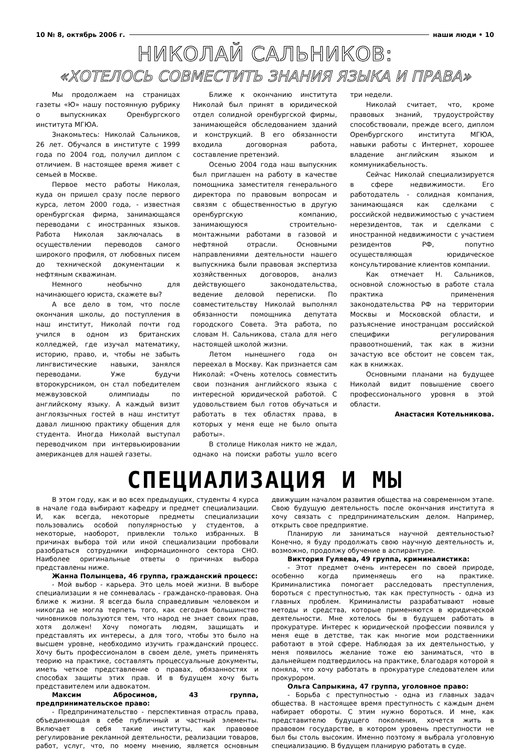10 № 8, октябрь 2006 г. наши люди • 10
НИКОЛАЙ САЛЬНИКОВ:
«ХОТЕЛОСЬ СОВМЕСТИТЬ ЗНАНИЯ ЯЗЫКА И ПРАВА»
Мы продолжаем на страницах газеты «Ю» нашу постоянную рубрику о выпускниках Оренбургского института МГЮА.
Знакомьтесь: Николай Сальников, 26 лет. Обучался в институте с 1999 года по 2004 год, получил диплом с отличием. В настоящее время живет с семьей в Москве.
Первое место работы Николая, куда он пришел сразу после первого курса, летом 2000 года, - известная оренбургская фирма, занимающаяся переводами с иностранных языков. Работа Николая заключалась в осуществлении переводов самого широкого профиля, от любовных писем до технической документации к нефтяным скважинам.
Немного необычно для начинающего юриста, скажете вы?
А все дело в том, что после окончания школы, до поступления в наш институт, Николай почти год учился в одном из британских колледжей, где изучал математику, историю, право, и, чтобы не забыть лингвистические навыки, занялся переводами. Уже будучи второкурсником, он стал победителем межвузовской олимпиады по английскому языку. А каждый визит англоязычных гостей в наш институт давал лишнюю практику общения для студента. Иногда Николай выступал переводчиком при интервьюировании американцев для нашей газеты.
Ближе к окончанию института Николай был принят в юридической отдел солидной оренбургской фирмы, занимающейся обследованием зданий и конструкций. В его обязанности входила договорная работа, составление претензий.
Осенью 2004 года наш выпускник был приглашен на работу в качестве помощника заместителя генерального директора по правовым вопросам и связям с общественностью в другую оренбургскую компанию, занимающуюся строительно-монтажными работами в газовой и нефтяной отрасли. Основными направлениями деятельности нашего выпускника были правовая экспертиза хозяйственных договоров, анализ действующего законодательства, ведение деловой переписки. По совместительству Николай выполнял обязанности помощника депутата городского Совета. Эта работа, по словам Н. Сальникова, стала для него настоящей школой жизни.
Летом нынешнего года он переехал в Москву. Как признается сам Николай: «Очень хотелось совместить свои познания английского языка с интересной юридической работой. С удовольствием был готов обучаться и работать в тех областях права, в которых у меня еще не было опыта работы».
В столице Николая никто не ждал, однако на поиски работы ушло всего три недели.
Николай считает, что, кроме правовых знаний, трудоустройству способствовали, прежде всего, диплом Оренбургского института МГЮА, навыки работы с Интернет, хорошее владение английским языком и коммуникабельность.
Сейчас Николай специализируется в сфере недвижимости. Его работодатель - солидная компания, занимающаяся как сделками с российской недвижимостью с участием нерезидентов, так и сделками с иностранной недвижимости с участием резидентов РФ, попутно осуществляющая юридическое консультирование клиентов компании.
Как отмечает Н. Сальников, основной сложностью в работе стала практика применения законодательства РФ на территории Москвы и Московской области, и разъяснение иностранцам российской специфики регулирования правоотношений, так как в жизни зачастую все обстоит не совсем так, как в книжках.
Основными планами на будущее Николай видит повышение своего профессионального уровня в этой области.
Анастасия Котельникова.
СПЕЦИАЛИЗАЦИЯ И МЫ
В этом году, как и во всех предыдущих, студенты 4 курса в начале года выбирают кафедру и предмет специализации. И, как всегда, некоторые предметы специализации пользовались особой популярностью у студентов, а некоторые, наоборот, привлекли только избранных. В причинах выбора той или иной специализации пробовали разобраться сотрудники информационного сектора СНО. Наиболее оригинальные ответы о причинах выбора представлены ниже.
Жанна Полынцева, 46 группа, гражданский процесс:
- Мой выбор - карьера. Это цель моей жизни. В выборе специализации я не сомневалась - гражданско-правовая. Она ближе к жизни. Я всегда была справедливым человеком и никогда не могла терпеть того, как сегодня большинство чиновников пользуются тем, что народ не знает своих прав, хотя должен! Хочу помогать людям, защищать и представлять их интересы, а для того, чтобы это было на высшем уровне, необходимо изучить гражданский процесс. Хочу быть профессионалом в своем деле, уметь применять теорию на практике, составлять процессуальные документы, иметь четкое представление о правах, обязанностях и способах защиты этих прав. И в будущем хочу быть представителем или адвокатом.
Максим Абросимов, 43 группа, предпринимательское право:
- Предпринимательство - перспективная отрасль права, объединяющая в себе публичный и частный элементы. Включает в себя такие институты, как правовое регулирование рекламной деятельности, реализации товаров, работ, услуг, что, по моему мнению, является основным движущим началом развития общества на современном этапе. Свою будущую деятельность после окончания института я хочу связать с предпринимательским делом. Например, открыть свое предприятие.
Планирую ли заниматься научной деятельностью? Конечно, я буду продолжать свою научную деятельность и, возможно, продолжу обучение в аспирантуре.
Виктория Гуляева, 49 группа, криминалистика:
- Этот предмет очень интересен по своей природе, особенно когда применяешь его на практике. Криминалистика помогает расследовать преступления, бороться с преступностью, так как преступность - одна из главных проблем. Криминалисты разрабатывают новые методы и средства, которые применяются в юридической деятельности. Мне хотелось бы в будущем работать в прокуратуре. Интерес к юридической профессии появился у меня еще в детстве, так как многие мои родственники работают в этой сфере. Наблюдая за их деятельностью, у меня появилось желание тоже ею заниматься, что в дальнейшем подтвердилось на практике, благодаря которой я поняла, что хочу работать в прокуратуре следователем или прокурором.
Ольга Сапрыкина, 47 группа, уголовное право:
- Борьба с преступностью - одна из главных задач общества. В настоящее время преступность с каждым днем набирает обороты. С этим нужно бороться. И мне, как представителю будущего поколения, хочется жить в правовом государстве, в котором уровень преступности не был бы столь высоким. Именно поэтому я выбрала уголовную специализацию. В будущем планирую работать в суде.